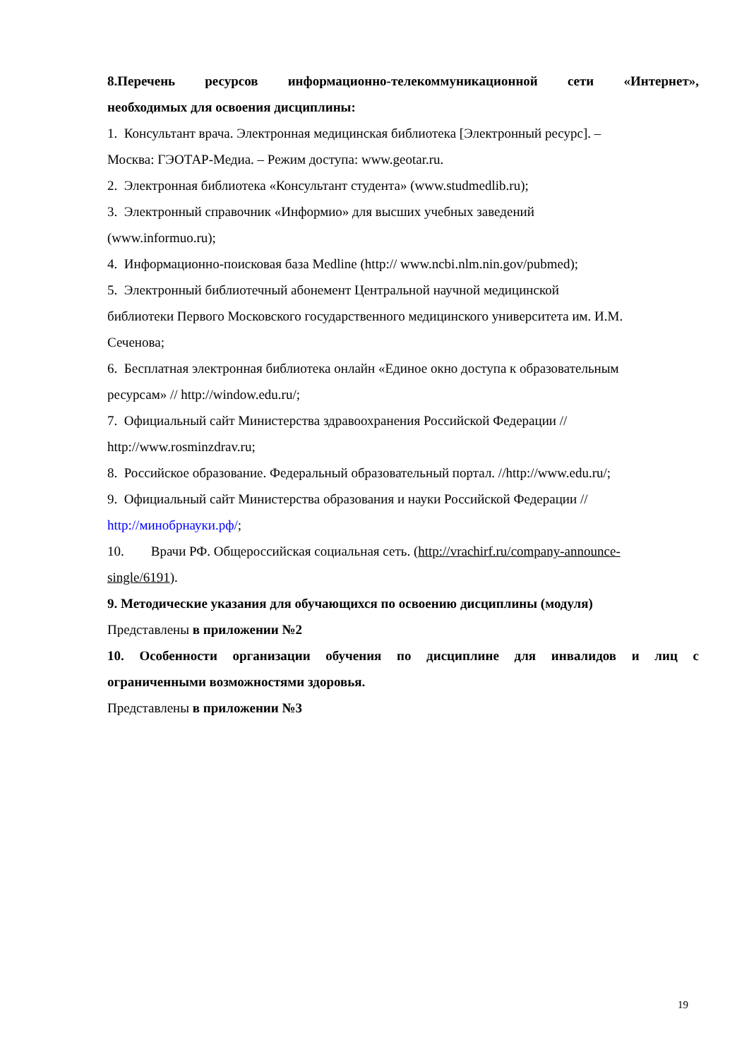8.Перечень ресурсов информационно-телекоммуникационной сети «Интернет»,
необходимых для освоения дисциплины:
1. Консультант врача. Электронная медицинская библиотека [Электронный ресурс]. –
Москва: ГЭОТАР-Медиа. – Режим доступа: www.geotar.ru.
2. Электронная библиотека «Консультант студента» (www.studmedlib.ru);
3. Электронный справочник «Информио» для высших учебных заведений
(www.informuo.ru);
4. Информационно-поисковая база Medline (http:// www.ncbi.nlm.nin.gov/pubmed);
5. Электронный библиотечный абонемент Центральной научной медицинской
библиотеки Первого Московского государственного медицинского университета им. И.М.
Сеченова;
6. Бесплатная электронная библиотека онлайн «Единое окно доступа к образовательным
ресурсам» // http://window.edu.ru/;
7. Официальный сайт Министерства здравоохранения Российской Федерации //
http://www.rosminzdrav.ru;
8. Российское образование. Федеральный образовательный портал. //http://www.edu.ru/;
9. Официальный сайт Министерства образования и науки Российской Федерации //
http://минобрнауки.рф/;
10. Врачи РФ. Общероссийская социальная сеть. (http://vrachirf.ru/company-announce-
single/6191).
9. Методические указания для обучающихся по освоению дисциплины (модуля)
Представлены в приложении №2
10. Особенности организации обучения по дисциплине для инвалидов и лиц с
ограниченными возможностями здоровья.
Представлены в приложении №3
19